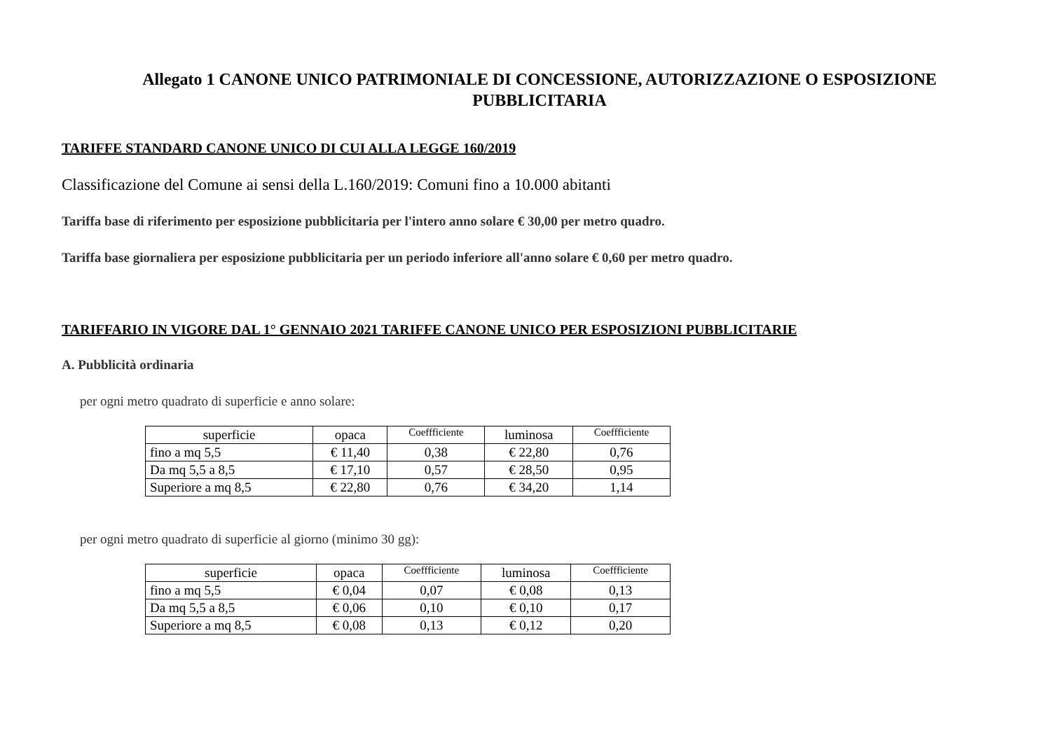Allegato 1 CANONE UNICO PATRIMONIALE DI CONCESSIONE, AUTORIZZAZIONE O ESPOSIZIONE
PUBBLICITARIA
TARIFFE STANDARD CANONE UNICO DI CUI ALLA LEGGE 160/2019
Classificazione del Comune ai sensi della L.160/2019: Comuni fino a 10.000 abitanti
Tariffa base di riferimento per esposizione pubblicitaria per l'intero anno solare € 30,00 per metro quadro.
Tariffa base giornaliera per esposizione pubblicitaria per un periodo inferiore all'anno solare € 0,60 per metro quadro.
TARIFFARIO IN VIGORE DAL 1° GENNAIO 2021 TARIFFE CANONE UNICO PER ESPOSIZIONI PUBBLICITARIE
A. Pubblicità ordinaria
per ogni metro quadrato di superficie e anno solare:
| superficie | opaca | Coeffficiente | luminosa | Coeffficiente |
| --- | --- | --- | --- | --- |
| fino a mq 5,5 | € 11,40 | 0,38 | € 22,80 | 0,76 |
| Da mq 5,5 a 8,5 | € 17,10 | 0,57 | € 28,50 | 0,95 |
| Superiore a mq 8,5 | € 22,80 | 0,76 | € 34,20 | 1,14 |
per ogni metro quadrato di superficie al giorno (minimo 30 gg):
| superficie | opaca | Coeffficiente | luminosa | Coeffficiente |
| --- | --- | --- | --- | --- |
| fino a mq 5,5 | € 0,04 | 0,07 | € 0,08 | 0,13 |
| Da mq 5,5 a 8,5 | € 0,06 | 0,10 | € 0,10 | 0,17 |
| Superiore a mq 8,5 | € 0,08 | 0,13 | € 0,12 | 0,20 |